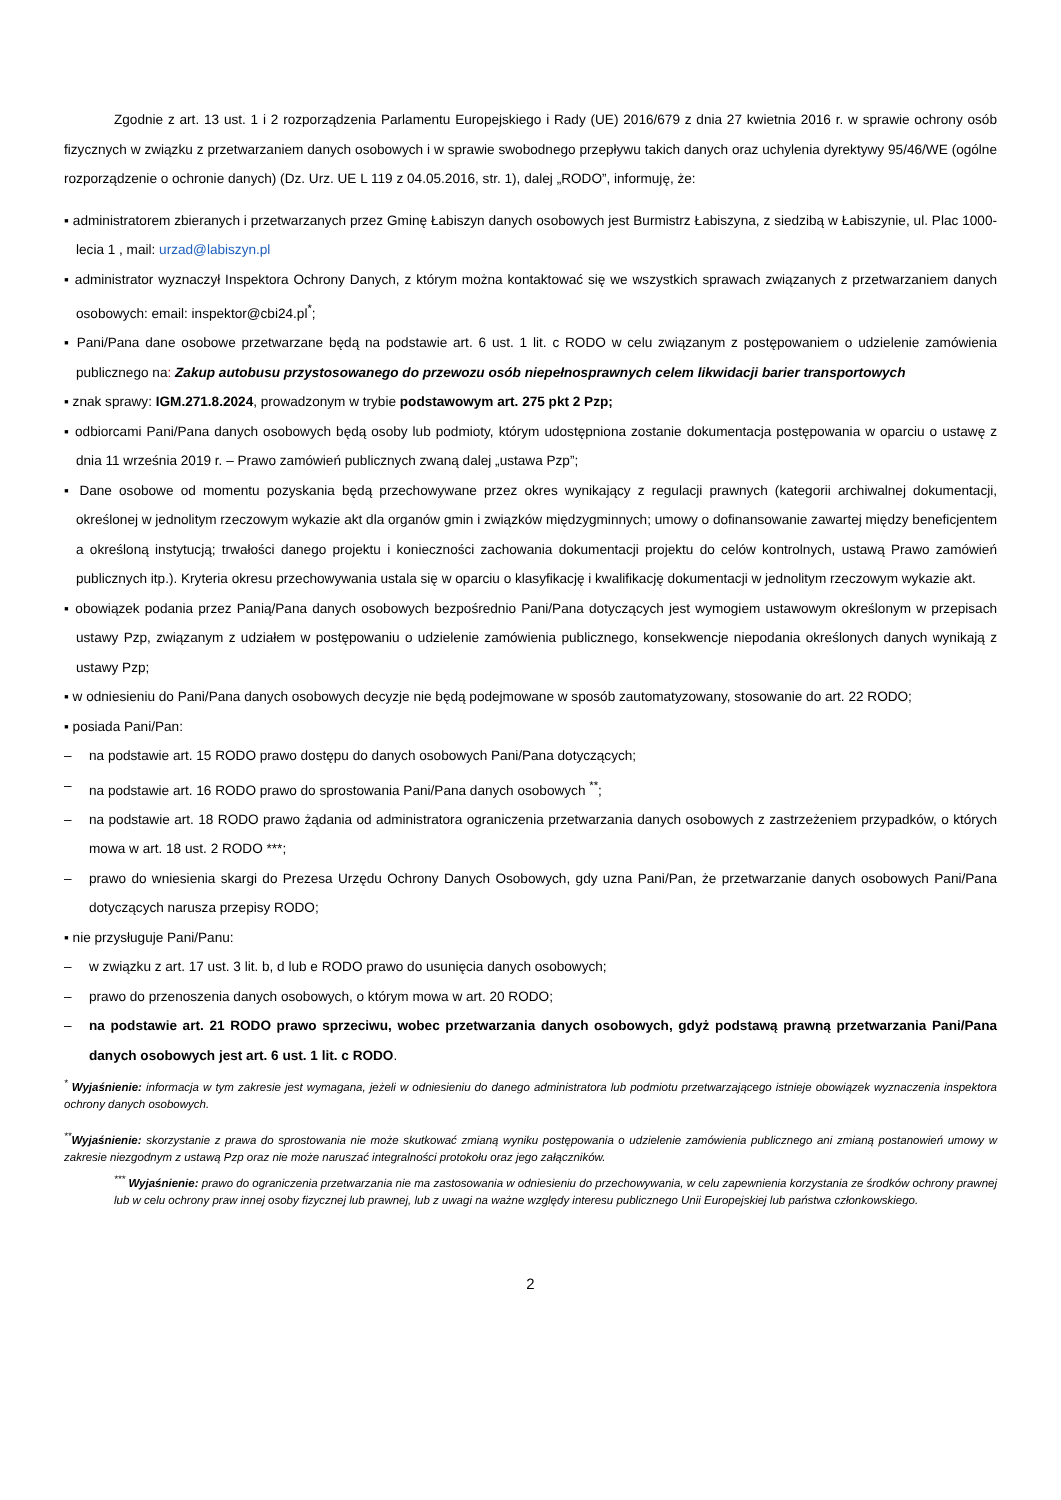Zgodnie z art. 13 ust. 1 i 2 rozporządzenia Parlamentu Europejskiego i Rady (UE) 2016/679 z dnia 27 kwietnia 2016 r. w sprawie ochrony osób fizycznych w związku z przetwarzaniem danych osobowych i w sprawie swobodnego przepływu takich danych oraz uchylenia dyrektywy 95/46/WE (ogólne rozporządzenie o ochronie danych) (Dz. Urz. UE L 119 z 04.05.2016, str. 1), dalej „RODO”, informuję, że:
▪ administratorem zbieranych i przetwarzanych przez Gminę Łabiszyn danych osobowych jest Burmistrz Łabiszyna, z siedzibą w Łabiszynie, ul. Plac 1000-lecia 1 , mail: urzad@labiszyn.pl
▪ administrator wyznaczył Inspektora Ochrony Danych, z którym można kontaktować się we wszystkich sprawach związanych z przetwarzaniem danych osobowych: email: inspektor@cbi24.pl<sup>*</sup>;
▪ Pani/Pana dane osobowe przetwarzane będą na podstawie art. 6 ust. 1 lit. c RODO w celu związanym z postępowaniem o udzielenie zamówienia publicznego na: Zakup autobusu przystosowanego do przewozu osób niepełnosprawnych celem likwidacji barier transportowych
▪ znak sprawy: IGM.271.8.2024, prowadzonym w trybie podstawowym art. 275 pkt 2 Pzp;
▪ odbiorcami Pani/Pana danych osobowych będą osoby lub podmioty, którym udostępniona zostanie dokumentacja postępowania w oparciu o ustawę z dnia 11 września 2019 r. – Prawo zamówień publicznych zwaną dalej „ustawa Pzp”;
▪ Dane osobowe od momentu pozyskania będą przechowywane przez okres wynikający z regulacji prawnych (kategorii archiwalnej dokumentacji, określonej w jednolitym rzeczowym wykazie akt dla organów gmin i związków międzygminnych; umowy o dofinansowanie zawartej między beneficjentem a określoną instytucją; trwałości danego projektu i konieczności zachowania dokumentacji projektu do celów kontrolnych, ustawą Prawo zamówień publicznych itp.). Kryteria okresu przechowywania ustala się w oparciu o klasyfikację i kwalifikację dokumentacji w jednolitym rzeczowym wykazie akt.
▪ obowiązek podania przez Panią/Pana danych osobowych bezpośrednio Pani/Pana dotyczących jest wymogiem ustawowym określonym w przepisach ustawy Pzp, związanym z udziałem w postępowaniu o udzielenie zamówienia publicznego, konsekwencje niepodania określonych danych wynikają z ustawy Pzp;
▪ w odniesieniu do Pani/Pana danych osobowych decyzje nie będą podejmowane w sposób zautomatyzowany, stosowanie do art. 22 RODO;
▪ posiada Pani/Pan:
– na podstawie art. 15 RODO prawo dostępu do danych osobowych Pani/Pana dotyczących;
– na podstawie art. 16 RODO prawo do sprostowania Pani/Pana danych osobowych <sup>**</sup>;
– na podstawie art. 18 RODO prawo żądania od administratora ograniczenia przetwarzania danych osobowych z zastrzeżeniem przypadków, o których mowa w art. 18 ust. 2 RODO ***;
– prawo do wniesienia skargi do Prezesa Urzędu Ochrony Danych Osobowych, gdy uzna Pani/Pan, że przetwarzanie danych osobowych Pani/Pana dotyczących narusza przepisy RODO;
▪ nie przysługuje Pani/Panu:
– w związku z art. 17 ust. 3 lit. b, d lub e RODO prawo do usunięcia danych osobowych;
– prawo do przenoszenia danych osobowych, o którym mowa w art. 20 RODO;
– na podstawie art. 21 RODO prawo sprzeciwu, wobec przetwarzania danych osobowych, gdyż podstawą prawną przetwarzania Pani/Pana danych osobowych jest art. 6 ust. 1 lit. c RODO.
<sup>*</sup> Wyjaśnienie: informacja w tym zakresie jest wymagana, jeżeli w odniesieniu do danego administratora lub podmiotu przetwarzającego istnieje obowiązek wyznaczenia inspektora ochrony danych osobowych.
<sup>**</sup> Wyjaśnienie: skorzystanie z prawa do sprostowania nie może skutkować zmianą wyniku postępowania o udzielenie zamówienia publicznego ani zmianą postanowień umowy w zakresie niezgodnym z ustawą Pzp oraz nie może naruszać integralności protokołu oraz jego załączników.
<sup>***</sup> Wyjaśnienie: prawo do ograniczenia przetwarzania nie ma zastosowania w odniesieniu do przechowywania, w celu zapewnienia korzystania ze środków ochrony prawnej lub w celu ochrony praw innej osoby fizycznej lub prawnej, lub z uwagi na ważne względy interesu publicznego Unii Europejskiej lub państwa członkowskiego.
2